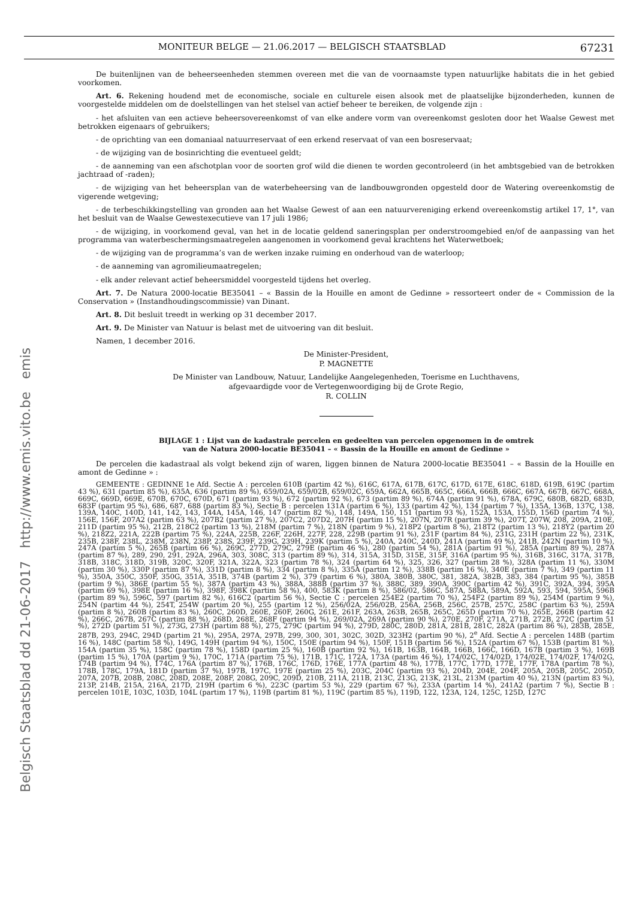Belgisch Staatsblad dd 21-06-2017 http://www.emis.vito.be emis
MONITEUR BELGE — 21.06.2017 — BELGISCH STAATSBLAD 67231
De buitenlijnen van de beheerseenheden stemmen overeen met die van de voornaamste typen natuurlijke habitats die in het gebied voorkomen.
Art. 6. Rekening houdend met de economische, sociale en culturele eisen alsook met de plaatselijke bijzonderheden, kunnen de voorgestelde middelen om de doelstellingen van het stelsel van actief beheer te bereiken, de volgende zijn :
- het afsluiten van een actieve beheersovereenkomst of van elke andere vorm van overeenkomst gesloten door het Waalse Gewest met betrokken eigenaars of gebruikers;
- de oprichting van een domaniaal natuurreservaat of een erkend reservaat of van een bosreservaat;
- de wijziging van de bosinrichting die eventueel geldt;
- de aanneming van een afschotplan voor de soorten grof wild die dienen te worden gecontroleerd (in het ambtsgebied van de betrokken jachtraad of -raden);
- de wijziging van het beheersplan van de waterbeheersing van de landbouwgronden opgesteld door de Watering overeenkomstig de vigerende wetgeving;
- de terbeschikkingstelling van gronden aan het Waalse Gewest of aan een natuurvereniging erkend overeenkomstig artikel 17, 1°, van het besluit van de Waalse Gewestexecutieve van 17 juli 1986;
- de wijziging, in voorkomend geval, van het in de locatie geldend saneringsplan per onderstroomgebied en/of de aanpassing van het programma van waterbeschermingsmaatregelen aangenomen in voorkomend geval krachtens het Waterwetboek;
- de wijziging van de programma’s van de werken inzake ruiming en onderhoud van de waterloop;
- de aanneming van agromilieumaatregelen;
- elk ander relevant actief beheersmiddel voorgesteld tijdens het overleg.
Art. 7. De Natura 2000-locatie BE35041 – « Bassin de la Houille en amont de Gedinne » ressorteert onder de « Commission de la Conservation » (Instandhoudingscommissie) van Dinant.
Art. 8. Dit besluit treedt in werking op 31 december 2017.
Art. 9. De Minister van Natuur is belast met de uitvoering van dit besluit.
Namen, 1 december 2016.
De Minister-President,
P. MAGNETTE
De Minister van Landbouw, Natuur, Landelijke Aangelegenheden, Toerisme en Luchthavens,
afgevaardigde voor de Vertegenwoordiging bij de Grote Regio,
R. COLLIN
BIJLAGE 1 : Lijst van de kadastrale percelen en gedeelten van percelen opgenomen in de omtrek
van de Natura 2000-locatie BE35041 – « Bassin de la Houille en amont de Gedinne »
De percelen die kadastraal als volgt bekend zijn of waren, liggen binnen de Natura 2000-locatie BE35041 – « Bassin de la Houille en amont de Gedinne » :
GEMEENTE : GEDINNE 1e Afd. Sectie A : percelen 610B (partim 42 %), 616C, 617A, 617B, 617C, 617D, 617E, 618C, 618D, 619B, 619C (partim 43 %), 631 (partim 85 %), 635A, 636 (partim 89 %), 659/02A, 659/02B, 659/02C, 659A, 662A, 665B, 665C, 666A, 666B, 666C, 667A, 667B, 667C, 668A, 669C, 669D, 669E, 670B, 670C, 670D, 671 (partim 93 %), 672 (partim 92 %), 673 (partim 89 %), 674A (partim 91 %), 678A, 679C, 680B, 682D, 683D, 683F (partim 95 %), 686, 687, 688 (partim 83 %), Sectie B : percelen 131A (partim 6 %), 133 (partim 42 %), 134 (partim 7 %), 135A, 136B, 137C, 138, 139A, 140C, 140D, 141, 142, 143, 144A, 145A, 146, 147 (partim 82 %), 148, 149A, 150, 151 (partim 93 %), 152A, 153A, 155D, 156D (partim 74 %), 156E, 156F, 207A2 (partim 63 %), 207B2 (partim 27 %), 207C2, 207D2, 207H (partim 15 %), 207N, 207R (partim 39 %), 207T, 207W, 208, 209A, 210E, 211D (partim 95 %), 212B, 218C2 (partim 13 %), 218M (partim 7 %), 218N (partim 9 %), 218P2 (partim 8 %), 218T2 (partim 13 %), 218Y2 (partim 20 %), 218Z2, 221A, 222B (partim 75 %), 224A, 225B, 226F, 226H, 227F, 228, 229B (partim 91 %), 231F (partim 84 %), 231G, 231H (partim 22 %), 231K, 235B, 238F, 238L, 238M, 238N, 238P, 238S, 239F, 239G, 239H, 239K (partim 5 %), 240A, 240C, 240D, 241A (partim 49 %), 241B, 242N (partim 10 %), 247A (partim 5 %), 265B (partim 66 %), 269C, 277D, 279C, 279E (partim 46 %), 280 (partim 54 %), 281A (partim 91 %), 285A (partim 89 %), 287A (partim 87 %), 289, 290, 291, 292A, 296A, 303, 308C, 313 (partim 89 %), 314, 315A, 315D, 315E, 315F, 316A (partim 95 %), 316B, 316C, 317A, 317B, 318B, 318C, 318D, 319B, 320C, 320F, 321A, 322A, 323 (partim 78 %), 324 (partim 64 %), 325, 326, 327 (partim 28 %), 328A (partim 11 %), 330M (partim 30 %), 330P (partim 87 %), 331D (partim 8 %), 334 (partim 8 %), 335A (partim 12 %), 338B (partim 16 %), 340E (partim 7 %), 349 (partim 11 %), 350A, 350C, 350F, 350G, 351A, 351B, 374B (partim 2 %), 379 (partim 6 %), 380A, 380B, 380C, 381, 382A, 382B, 383, 384 (partim 95 %), 385B (partim 9 %), 386E (partim 55 %), 387A (partim 43 %), 388A, 388B (partim 37 %), 388C, 389, 390A, 390C (partim 42 %), 391C, 392A, 394, 395A (partim 69 %), 398E (partim 16 %), 398F, 398K (partim 58 %), 400, 583K (partim 8 %), 586/02, 586C, 587A, 588A, 589A, 592A, 593, 594, 595A, 596B (partim 89 %), 596C, 597 (partim 82 %), 616C2 (partim 56 %), Sectie C : percelen 254E2 (partim 70 %), 254F2 (partim 89 %), 254M (partim 9 %), 254N (partim 44 %), 254T, 254W (partim 20 %), 255 (partim 12 %), 256/02A, 256/02B, 256A, 256B, 256C, 257B, 257C, 258C (partim 63 %), 259A (partim 8 %), 260B (partim 83 %), 260C, 260D, 260E, 260F, 260G, 261E, 261F, 263A, 263B, 265B, 265C, 265D (partim 70 %), 265E, 266B (partim 42 %), 266C, 267B, 267C (partim 88 %), 268D, 268E, 268F (partim 94 %), 269/02A, 269A (partim 90 %), 270E, 270F, 271A, 271B, 272B, 272C (partim 51 %), 272D (partim 51 %), 273G, 273H (partim 88 %), 275, 279C (partim 94 %), 279D, 280C, 280D, 281A, 281B, 281C, 282A (partim 86 %), 283B, 285E, 287B, 293, 294C, 294D (partim 21 %), 295A, 297A, 297B, 299, 300, 301, 302C, 302D, 323H2 (partim 90 %), 2<sup>e</sup> Afd. Sectie A : percelen 148B (partim 16 %), 148C (partim 58 %), 149G, 149H (partim 94 %), 150C, 150E (partim 94 %), 150F, 151B (partim 56 %), 152A (partim 67 %), 153B (partim 81 %), 154A (partim 35 %), 158C (partim 78 %), 158D (partim 25 %), 160B (partim 92 %), 161B, 163B, 164B, 166B, 166C, 166D, 167B (partim 3 %), 169B (partim 15 %), 170A (partim 9 %), 170C, 171A (partim 75 %), 171B, 171C, 172A, 173A (partim 46 %), 174/02C, 174/02D, 174/02E, 174/02F, 174/02G, 174B (partim 94 %), 174C, 176A (partim 87 %), 176B, 176C, 176D, 176E, 177A (partim 48 %), 177B, 177C, 177D, 177E, 177F, 178A (partim 78 %), 178B, 178C, 179A, 181D (partim 37 %), 197B, 197C, 197E (partim 25 %), 203C, 204C (partim 93 %), 204D, 204E, 204F, 205A, 205B, 205C, 205D, 207A, 207B, 208B, 208C, 208D, 208E, 208F, 208G, 209C, 209D, 210B, 211A, 211B, 213C, 213G, 213K, 213L, 213M (partim 40 %), 213N (partim 83 %), 213P, 214B, 215A, 216A, 217D, 219H (partim 6 %), 223C (partim 53 %), 229 (partim 67 %), 233A (partim 14 %), 241A2 (partim 7 %), Sectie B : percelen 101E, 103C, 103D, 104L (partim 17 %), 119B (partim 81 %), 119C (partim 85 %), 119D, 122, 123A, 124, 125C, 125D, 127C